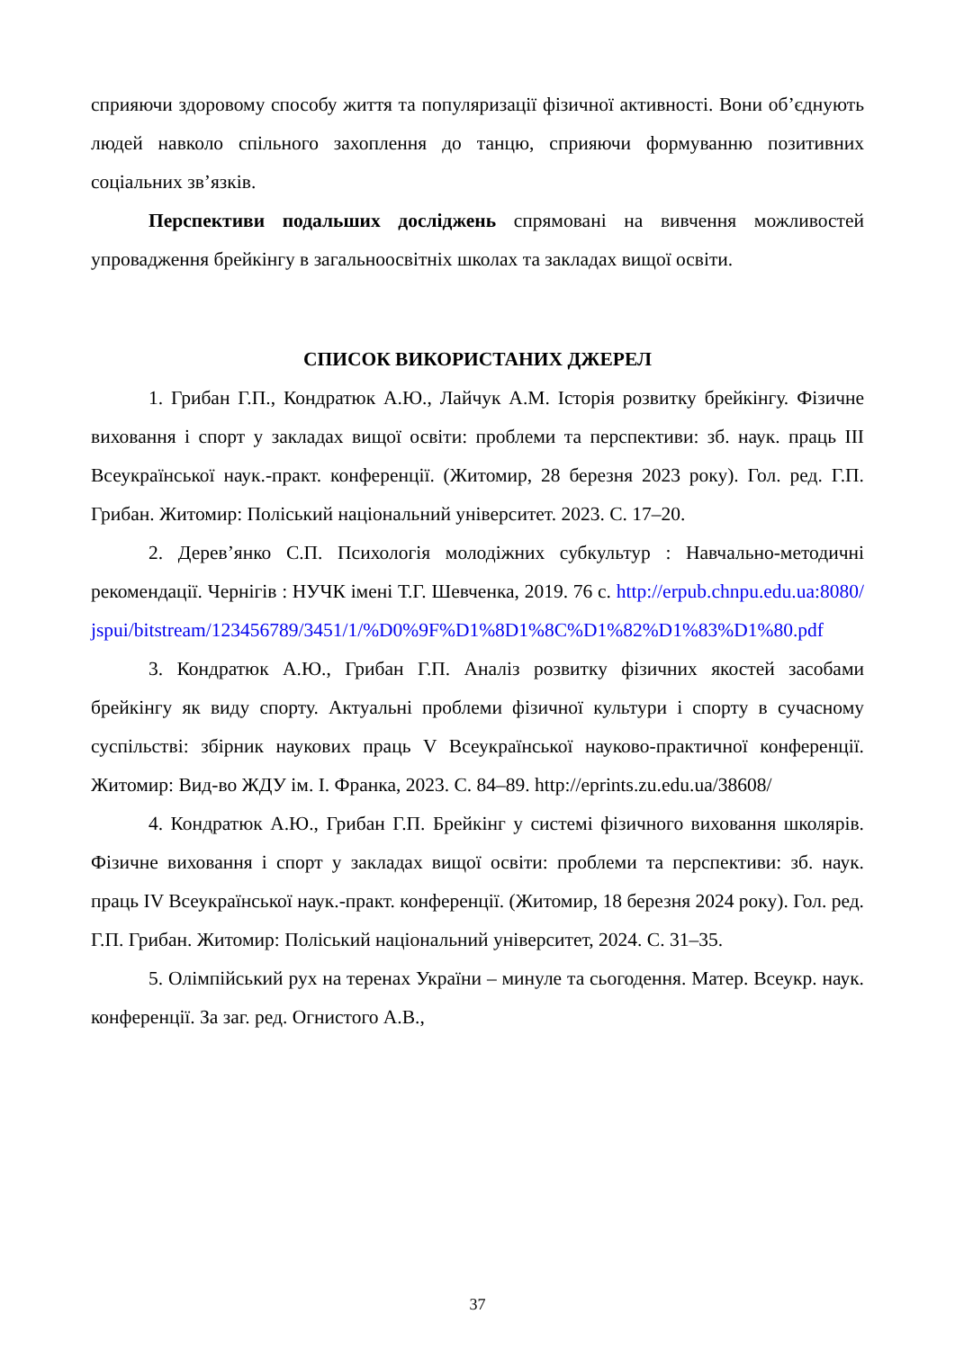сприяючи здоровому способу життя та популяризації фізичної активності. Вони об’єднують людей навколо спільного захоплення до танцю, сприяючи формуванню позитивних соціальних зв’язків.
Перспективи подальших досліджень спрямовані на вивчення можливостей упровадження брейкінгу в загальноосвітніх школах та закладах вищої освіти.
СПИСОК ВИКОРИСТАНИХ ДЖЕРЕЛ
1. Грибан Г.П., Кондратюк А.Ю., Лайчук А.М. Історія розвитку брейкінгу. Фізичне виховання і спорт у закладах вищої освіти: проблеми та перспективи: зб. наук. праць ІІІ Всеукраїнської наук.-практ. конференції. (Житомир, 28 березня 2023 року). Гол. ред. Г.П. Грибан. Житомир: Поліський національний університет. 2023. С. 17–20.
2. Дерев’янко С.П. Психологія молодіжних субкультур : Навчально-методичні рекомендації. Чернігів : НУЧК імені Т.Г. Шевченка, 2019. 76 с. http://erpub.chnpu.edu.ua:8080/jspui/bitstream/123456789/3451/1/%D0%9F%D1%8D1%8C%D1%82%D1%83%D1%80.pdf
3. Кондратюк А.Ю., Грибан Г.П. Аналіз розвитку фізичних якостей засобами брейкінгу як виду спорту. Актуальні проблеми фізичної культури і спорту в сучасному суспільстві: збірник наукових праць V Всеукраїнської науково-практичної конференції. Житомир: Вид-во ЖДУ ім. І. Франка, 2023. С. 84–89. http://eprints.zu.edu.ua/38608/
4. Кондратюк А.Ю., Грибан Г.П. Брейкінг у системі фізичного виховання школярів. Фізичне виховання і спорт у закладах вищої освіти: проблеми та перспективи: зб. наук. праць IV Всеукраїнської наук.-практ. конференції. (Житомир, 18 березня 2024 року). Гол. ред. Г.П. Грибан. Житомир: Поліський національний університет, 2024. С. 31–35.
5. Олімпійський рух на теренах України – минуле та сьогодення. Матер. Всеукр. наук. конференції. За заг. ред. Огнистого А.В.,
37